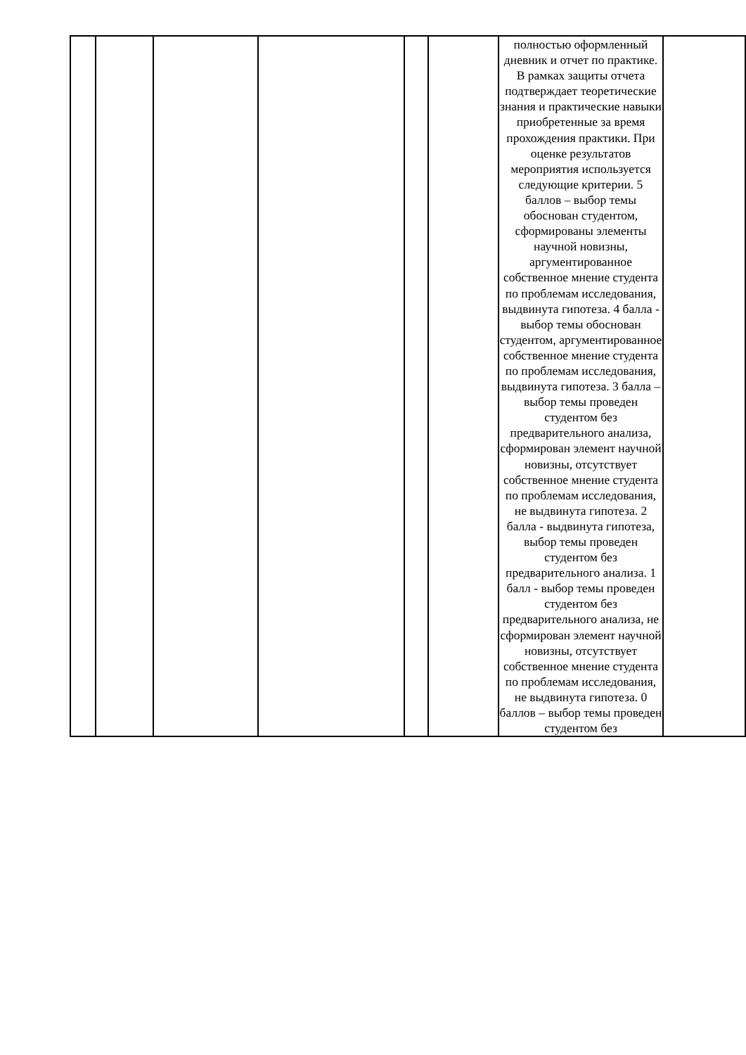| | | | | | | полностью оформленный дневник и отчет по практике. В рамках защиты отчета подтверждает теоретические знания и практические навыки приобретенные за время прохождения практики. При оценке результатов мероприятия используется следующие критерии. 5 баллов – выбор темы обоснован студентом, сформированы элементы научной новизны, аргументированное собственное мнение студента по проблемам исследования, выдвинута гипотеза. 4 балла - выбор темы обоснован студентом, аргументированное собственное мнение студента по проблемам исследования, выдвинута гипотеза. 3 балла – выбор темы проведен студентом без предварительного анализа, сформирован элемент научной новизны, отсутствует собственное мнение студента по проблемам исследования, не выдвинута гипотеза. 2 балла - выдвинута гипотеза, выбор темы проведен студентом без предварительного анализа. 1 балл - выбор темы проведен студентом без предварительного анализа, не сформирован элемент научной новизны, отсутствует собственное мнение студента по проблемам исследования, не выдвинута гипотеза. 0 баллов – выбор темы проведен студентом без | |